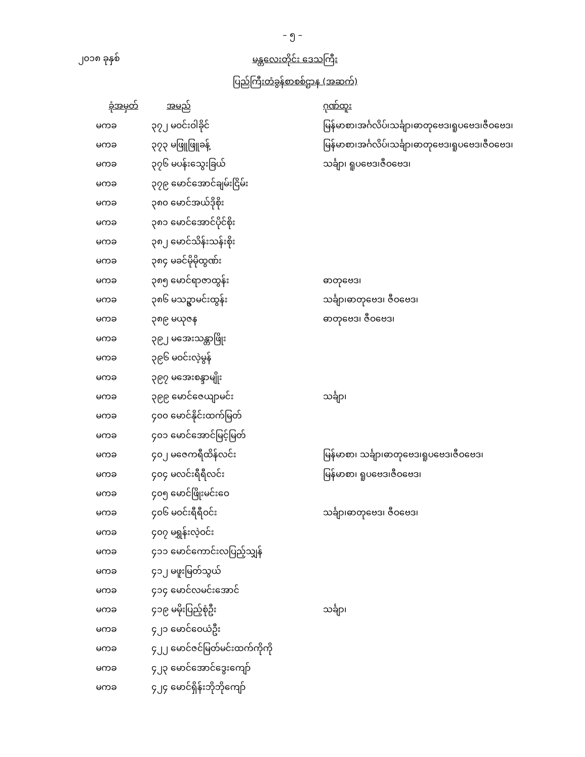– ၅ –
၂၀၁၈ ခုနှစ်
မန္တလေးတိုင်း ဒေသကြီး
ပြည်ကြီးတံခွန်စာစစ်ဌာန (အဆက်)
| ခုံအမှတ် | အမည် | ဂုဏ်ထူး |
| --- | --- | --- |
| မကခ | ၃၇၂ မဝင်းဝါခိုင် | မြန်မာစာ၊အင်္ဂလိပ်၊သင်္ချာ၊ဓာတုဗေဒ၊ရူပဗေဒ၊ဇီဝဗေဒ၊ |
| မကခ | ၃၇၃ မဖြူဖြူခန့် | မြန်မာစာ၊အင်္ဂလိပ်၊သင်္ချာ၊ဓာတုဗေဒ၊ရူပဗေဒ၊ဇီဝဗေဒ၊ |
| မကခ | ၃၇၆ မပန်းသွေးခြယ် | သင်္ချာ၊ ရူပဗေဒ၊ဇီဝဗေဒ၊ |
| မကခ | ၃၇၉ မောင်အောင်ချမ်းငြိမ်း | |
| မကခ | ၃၈၀ မောင်အယ်ဒိုစိုး | |
| မကခ | ၃၈၁ မောင်အောင်ပိုင်စိုး | |
| မကခ | ၃၈၂ မောင်သိန်းသန်းစိုး | |
| မကခ | ၃၈၄ မခင်မိုမိုထွဏ်း | |
| မကခ | ၃၈၅ မောင်ရာဇာထွန်း | ဓာတုဗေဒ၊ |
| မကခ | ၃၈၆ မသဥ္ဇာမင်းထွန်း | သင်္ချာ၊ဓာတုဗေဒ၊ ဇီဝဗေဒ၊ |
| မကခ | ၃၈၉ မယုဇန | ဓာတုဗေဒ၊ ဇီဝဗေဒ၊ |
| မကခ | ၃၉၂ မအေးသန္တာဖြိုး | |
| မကခ | ၃၉၆ မဝင်းလဲ့မွန် | |
| မကခ | ၃၉၇ မအေးစန္ဒာမျိုး | |
| မကခ | ၃၉၉ မောင်ဇေယျာမင်း | သင်္ချာ၊ |
| မကခ | ၄၀၀ မောင်နိုင်းထက်မြတ် | |
| မကခ | ၄၀၁ မောင်အောင်မြင့်မြတ် | |
| မကခ | ၄၀၂ မဇေကရီထိန်လင်း | မြန်မာစာ၊ သင်္ချာ၊ဓာတုဗေဒ၊ရူပဗေဒ၊ဇီဝဗေဒ၊ |
| မကခ | ၄၀၄ မလင်းရီရီလင်း | မြန်မာစာ၊ ရူပဗေဒ၊ဇီဝဗေဒ၊ |
| မကခ | ၄၀၅ မောင်ဖြိုးမင်းဝေ | |
| မကခ | ၄၀၆ မဝင်းရီရီဝင်း | သင်္ချာ၊ဓာတုဗေဒ၊ ဇီဝဗေဒ၊ |
| မကခ | ၄၀၇ မရွှန်းလဲ့ဝင်း | |
| မကခ | ၄၁၁ မောင်ကောင်းလပြည့်သျှန် | |
| မကခ | ၄၁၂ မဖူးမြတ်သွယ် | |
| မကခ | ၄၁၄ မောင်လမင်းအောင် | |
| မကခ | ၄၁၉ မမိုးပြည့်စုံဦး | သင်္ချာ၊ |
| မကခ | ၄၂၁ မောင်ဝေယံဦး | |
| မကခ | ၄၂၂ မောင်ဇင်မြတ်မင်းထက်ကိုကို | |
| မကခ | ၄၂၃ မောင်အောင်ဒွေးကျော် | |
| မကခ | ၄၂၄ မောင်ရှိန်းဘိုဘိုကျော် | |